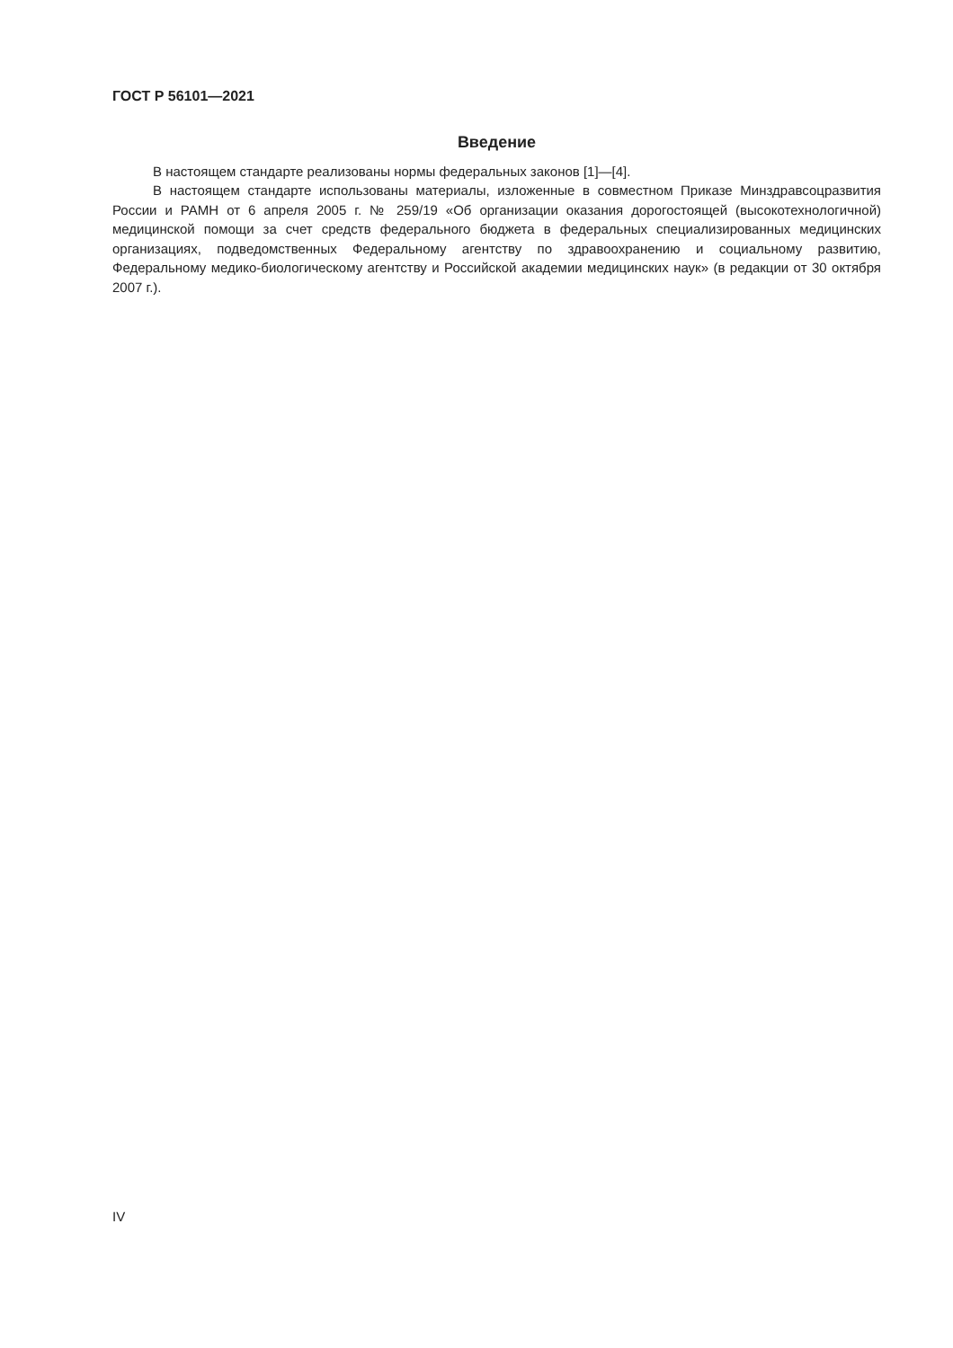ГОСТ Р 56101—2021
Введение
В настоящем стандарте реализованы нормы федеральных законов [1]—[4].
В настоящем стандарте использованы материалы, изложенные в совместном Приказе Минздрав­соцразвития России и РАМН от 6 апреля 2005 г. № 259/19 «Об организации оказания дорогостоящей (высокотехнологичной) медицинской помощи за счет средств федерального бюджета в федеральных специализированных медицинских организациях, подведомственных Федеральному агентству по здра­воохранению и социальному развитию, Федеральному медико-биологическому агентству и Российской академии медицинских наук» (в редакции от 30 октября 2007 г.).
IV